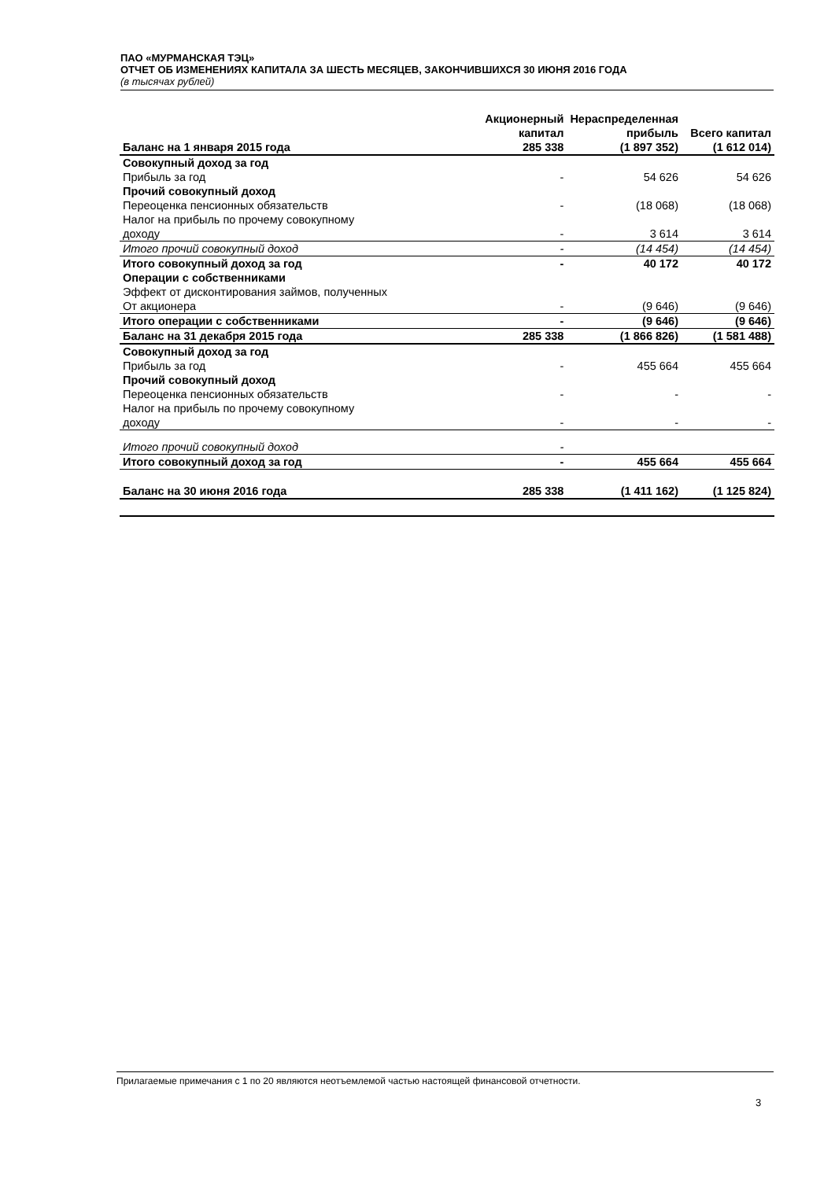ПАО «МУРМАНСКАЯ ТЭЦ»
ОТЧЕТ ОБ ИЗМЕНЕНИЯХ КАПИТАЛА ЗА ШЕСТЬ МЕСЯЦЕВ, ЗАКОНЧИВШИХСЯ 30 ИЮНЯ 2016 ГОДА
(в тысячах рублей)
| | Акционерный капитал | Нераспределенная прибыль | Всего капитал |
| --- | --- | --- | --- |
| Баланс на 1 января 2015 года | 285 338 | (1 897 352) | (1 612 014) |
| Совокупный доход за год | | | |
| Прибыль за год | - | 54 626 | 54 626 |
| Прочий совокупный доход | | | |
| Переоценка пенсионных обязательств | - | (18 068) | (18 068) |
| Налог на прибыль по прочему совокупному доходу | - | 3 614 | 3 614 |
| Итого прочий совокупный доход | - | (14 454) | (14 454) |
| Итого совокупный доход за год | - | 40 172 | 40 172 |
| Операции с собственниками | | | |
| Эффект от дисконтирования займов, полученных От акционера | - | (9 646) | (9 646) |
| Итого операции с собственниками | - | (9 646) | (9 646) |
| Баланс на 31 декабря 2015 года | 285 338 | (1 866 826) | (1 581 488) |
| Совокупный доход за год | | | |
| Прибыль за год | - | 455 664 | 455 664 |
| Прочий совокупный доход | | | |
| Переоценка пенсионных обязательств | - | - | - |
| Налог на прибыль по прочему совокупному доходу | - | - | - |
| Итого прочий совокупный доход | - | | |
| Итого совокупный доход за год | - | 455 664 | 455 664 |
| Баланс на 30 июня 2016 года | 285 338 | (1 411 162) | (1 125 824) |
Прилагаемые примечания с 1 по 20 являются неотъемлемой частью настоящей финансовой отчетности.
3